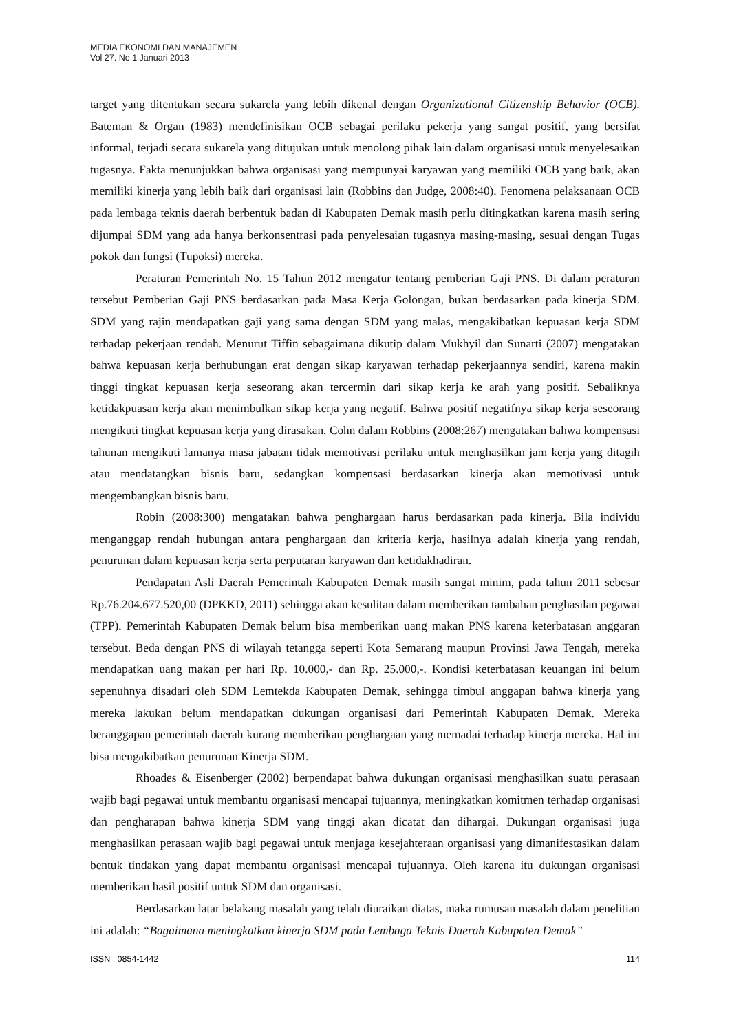MEDIA EKONOMI DAN MANAJEMEN
Vol 27. No 1 Januari 2013
target yang ditentukan secara sukarela yang lebih dikenal dengan Organizational Citizenship Behavior (OCB). Bateman & Organ (1983) mendefinisikan OCB sebagai perilaku pekerja yang sangat positif, yang bersifat informal, terjadi secara sukarela yang ditujukan untuk menolong pihak lain dalam organisasi untuk menyelesaikan tugasnya. Fakta menunjukkan bahwa organisasi yang mempunyai karyawan yang memiliki OCB yang baik, akan memiliki kinerja yang lebih baik dari organisasi lain (Robbins dan Judge, 2008:40). Fenomena pelaksanaan OCB pada lembaga teknis daerah berbentuk badan di Kabupaten Demak masih perlu ditingkatkan karena masih sering dijumpai SDM yang ada hanya berkonsentrasi pada penyelesaian tugasnya masing-masing, sesuai dengan Tugas pokok dan fungsi (Tupoksi) mereka.
Peraturan Pemerintah No. 15 Tahun 2012 mengatur tentang pemberian Gaji PNS. Di dalam peraturan tersebut Pemberian Gaji PNS berdasarkan pada Masa Kerja Golongan, bukan berdasarkan pada kinerja SDM. SDM yang rajin mendapatkan gaji yang sama dengan SDM yang malas, mengakibatkan kepuasan kerja SDM terhadap pekerjaan rendah. Menurut Tiffin sebagaimana dikutip dalam Mukhyil dan Sunarti (2007) mengatakan bahwa kepuasan kerja berhubungan erat dengan sikap karyawan terhadap pekerjaannya sendiri, karena makin tinggi tingkat kepuasan kerja seseorang akan tercermin dari sikap kerja ke arah yang positif. Sebaliknya ketidakpuasan kerja akan menimbulkan sikap kerja yang negatif. Bahwa positif negatifnya sikap kerja seseorang mengikuti tingkat kepuasan kerja yang dirasakan. Cohn dalam Robbins (2008:267) mengatakan bahwa kompensasi tahunan mengikuti lamanya masa jabatan tidak memotivasi perilaku untuk menghasilkan jam kerja yang ditagih atau mendatangkan bisnis baru, sedangkan kompensasi berdasarkan kinerja akan memotivasi untuk mengembangkan bisnis baru.
Robin (2008:300) mengatakan bahwa penghargaan harus berdasarkan pada kinerja. Bila individu menganggap rendah hubungan antara penghargaan dan kriteria kerja, hasilnya adalah kinerja yang rendah, penurunan dalam kepuasan kerja serta perputaran karyawan dan ketidakhadiran.
Pendapatan Asli Daerah Pemerintah Kabupaten Demak masih sangat minim, pada tahun 2011 sebesar Rp.76.204.677.520,00 (DPKKD, 2011) sehingga akan kesulitan dalam memberikan tambahan penghasilan pegawai (TPP). Pemerintah Kabupaten Demak belum bisa memberikan uang makan PNS karena keterbatasan anggaran tersebut. Beda dengan PNS di wilayah tetangga seperti Kota Semarang maupun Provinsi Jawa Tengah, mereka mendapatkan uang makan per hari Rp. 10.000,- dan Rp. 25.000,-. Kondisi keterbatasan keuangan ini belum sepenuhnya disadari oleh SDM Lemtekda Kabupaten Demak, sehingga timbul anggapan bahwa kinerja yang mereka lakukan belum mendapatkan dukungan organisasi dari Pemerintah Kabupaten Demak. Mereka beranggapan pemerintah daerah kurang memberikan penghargaan yang memadai terhadap kinerja mereka. Hal ini bisa mengakibatkan penurunan Kinerja SDM.
Rhoades & Eisenberger (2002) berpendapat bahwa dukungan organisasi menghasilkan suatu perasaan wajib bagi pegawai untuk membantu organisasi mencapai tujuannya, meningkatkan komitmen terhadap organisasi dan pengharapan bahwa kinerja SDM yang tinggi akan dicatat dan dihargai. Dukungan organisasi juga menghasilkan perasaan wajib bagi pegawai untuk menjaga kesejahteraan organisasi yang dimanifestasikan dalam bentuk tindakan yang dapat membantu organisasi mencapai tujuannya. Oleh karena itu dukungan organisasi memberikan hasil positif untuk SDM dan organisasi.
Berdasarkan latar belakang masalah yang telah diuraikan diatas, maka rumusan masalah dalam penelitian ini adalah: “Bagaimana meningkatkan kinerja SDM pada Lembaga Teknis Daerah Kabupaten Demak”
ISSN : 0854-1442 114